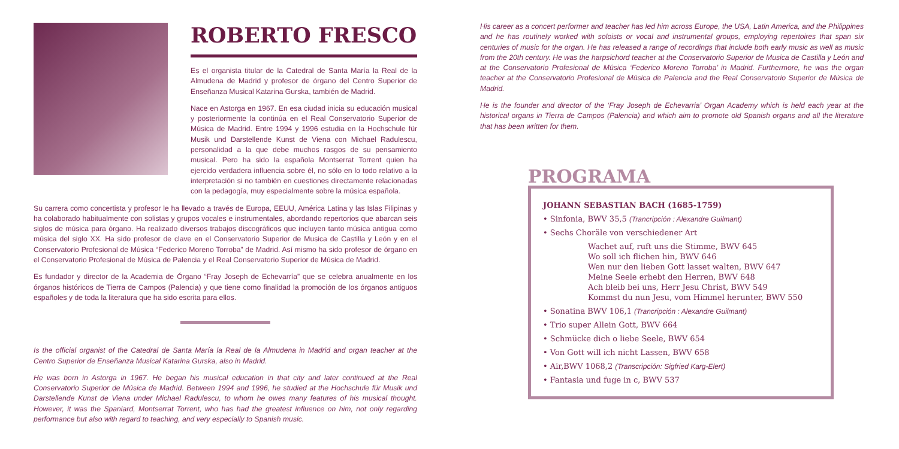ROBERTO FRESCO
Es el organista titular de la Catedral de Santa María la Real de la Almudena de Madrid y profesor de órgano del Centro Superior de Enseñanza Musical Katarina Gurska, también de Madrid.
Nace en Astorga en 1967. En esa ciudad inicia su educación musical y posteriormente la continúa en el Real Conservatorio Superior de Música de Madrid. Entre 1994 y 1996 estudia en la Hochschule für Musik und Darstellende Kunst de Viena con Michael Radulescu, personalidad a la que debe muchos rasgos de su pensamiento musical. Pero ha sido la española Montserrat Torrent quien ha ejercido verdadera influencia sobre él, no sólo en lo todo relativo a la interpretación si no también en cuestiones directamente relacionadas con la pedagogía, muy especialmente sobre la música española.
Su carrera como concertista y profesor le ha llevado a través de Europa, EEUU, América Latina y las Islas Filipinas y ha colaborado habitualmente con solistas y grupos vocales e instrumentales, abordando repertorios que abarcan seis siglos de música para órgano. Ha realizado diversos trabajos discográficos que incluyen tanto música antigua como música del siglo XX. Ha sido profesor de clave en el Conservatorio Superior de Musica de Castilla y León y en el Conservatorio Profesional de Música “Federico Moreno Torroba” de Madrid. Así mismo ha sido profesor de órgano en el Conservatorio Profesional de Música de Palencia y el Real Conservatorio Superior de Música de Madrid.
Es fundador y director de la Academia de Órgano “Fray Joseph de Echevarría” que se celebra anualmente en los órganos históricos de Tierra de Campos (Palencia) y que tiene como finalidad la promoción de los órganos antiguos españoles y de toda la literatura que ha sido escrita para ellos.
Is the official organist of the Catedral de Santa María la Real de la Almudena in Madrid and organ teacher at the Centro Superior de Enseñanza Musical Katarina Gurska, also in Madrid.
He was born in Astorga in 1967. He began his musical education in that city and later continued at the Real Conservatorio Superior de Música de Madrid. Between 1994 and 1996, he studied at the Hochschule für Musik und Darstellende Kunst de Viena under Michael Radulescu, to whom he owes many features of his musical thought. However, it was the Spaniard, Montserrat Torrent, who has had the greatest influence on him, not only regarding performance but also with regard to teaching, and very especially to Spanish music.
His career as a concert performer and teacher has led him across Europe, the USA, Latin America, and the Philippines and he has routinely worked with soloists or vocal and instrumental groups, employing repertoires that span six centuries of music for the organ. He has released a range of recordings that include both early music as well as music from the 20th century. He was the harpsichord teacher at the Conservatorio Superior de Musica de Castilla y León and at the Conservatorio Profesional de Música ‘Federico Moreno Torroba’ in Madrid. Furthermore, he was the organ teacher at the Conservatorio Profesional de Música de Palencia and the Real Conservatorio Superior de Música de Madrid.
He is the founder and director of the ‘Fray Joseph de Echevarria’ Organ Academy which is held each year at the historical organs in Tierra de Campos (Palencia) and which aim to promote old Spanish organs and all the literature that has been written for them.
PROGRAMA
JOHANN SEBASTIAN BACH (1685-1759)
• Sinfonia, BWV 35,5 (Trancripción : Alexandre Guilmant)
• Sechs Choräle von verschiedener Art
Wachet auf, ruft uns die Stimme, BWV 645
Wo soll ich flichen hin, BWV 646
Wen nur den lieben Gott lasset walten, BWV 647
Meine Seele erhebt den Herren, BWV 648
Ach bleib bei uns, Herr Jesu Christ, BWV 549
Kommst du nun Jesu, vom Himmel herunter, BWV 550
• Sonatina BWV 106,1 (Trancripción : Alexandre Guilmant)
• Trio super Allein Gott, BWV 664
• Schmücke dich o liebe Seele, BWV 654
• Von Gott will ich nicht Lassen, BWV 658
• Air,BWV 1068,2 (Transcripción: Sigfried Karg-Elert)
• Fantasia und fuge in c, BWV 537